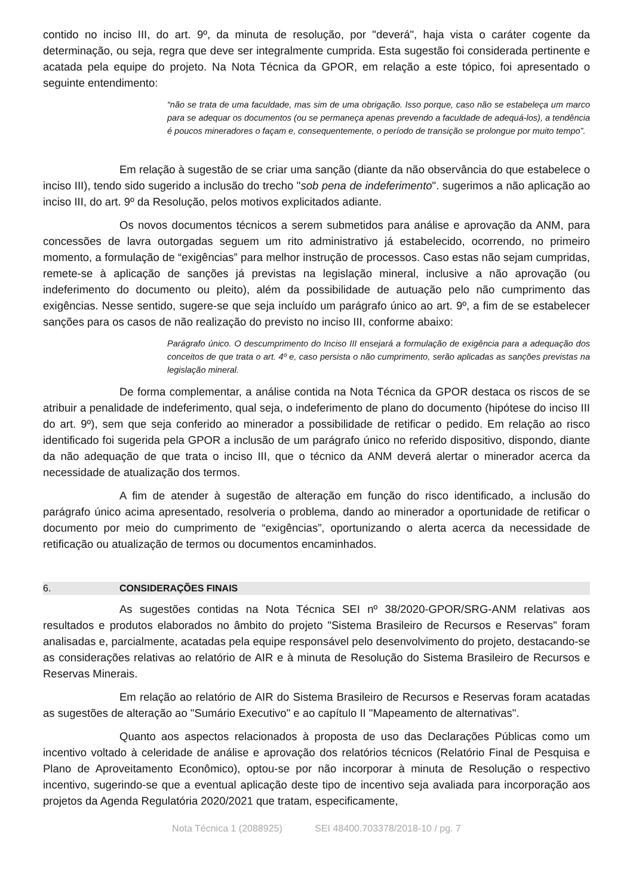contido no inciso III, do art. 9º, da minuta de resolução, por "deverá", haja vista o caráter cogente da determinação, ou seja, regra que deve ser integralmente cumprida. Esta sugestão foi considerada pertinente e acatada pela equipe do projeto. Na Nota Técnica da GPOR, em relação a este tópico, foi apresentado o seguinte entendimento:
“não se trata de uma faculdade, mas sim de uma obrigação. Isso porque, caso não se estabeleça um marco para se adequar os documentos (ou se permaneça apenas prevendo a faculdade de adequá-los), a tendência é poucos mineradores o façam e, consequentemente, o período de transição se prolongue por muito tempo”.
Em relação à sugestão de se criar uma sanção (diante da não observância do que estabelece o inciso III), tendo sido sugerido a inclusão do trecho "sob pena de indeferimento". sugerimos a não aplicação ao inciso III, do art. 9º da Resolução, pelos motivos explicitados adiante.
Os novos documentos técnicos a serem submetidos para análise e aprovação da ANM, para concessões de lavra outorgadas seguem um rito administrativo já estabelecido, ocorrendo, no primeiro momento, a formulação de “exigências” para melhor instrução de processos. Caso estas não sejam cumpridas, remete-se à aplicação de sanções já previstas na legislação mineral, inclusive a não aprovação (ou indeferimento do documento ou pleito), além da possibilidade de autuação pelo não cumprimento das exigências. Nesse sentido, sugere-se que seja incluído um parágrafo único ao art. 9º, a fim de se estabelecer sanções para os casos de não realização do previsto no inciso III, conforme abaixo:
Parágrafo único. O descumprimento do Inciso III ensejará a formulação de exigência para a adequação dos conceitos de que trata o art. 4º e, caso persista o não cumprimento, serão aplicadas as sanções previstas na legislação mineral.
De forma complementar, a análise contida na Nota Técnica da GPOR destaca os riscos de se atribuir a penalidade de indeferimento, qual seja, o indeferimento de plano do documento (hipótese do inciso III do art. 9º), sem que seja conferido ao minerador a possibilidade de retificar o pedido. Em relação ao risco identificado foi sugerida pela GPOR a inclusão de um parágrafo único no referido dispositivo, dispondo, diante da não adequação de que trata o inciso III, que o técnico da ANM deverá alertar o minerador acerca da necessidade de atualização dos termos.
A fim de atender à sugestão de alteração em função do risco identificado, a inclusão do parágrafo único acima apresentado, resolveria o problema, dando ao minerador a oportunidade de retificar o documento por meio do cumprimento de “exigências”, oportunizando o alerta acerca da necessidade de retificação ou atualização de termos ou documentos encaminhados.
6. CONSIDERAÇÕES FINAIS
As sugestões contidas na Nota Técnica SEI nº 38/2020-GPOR/SRG-ANM relativas aos resultados e produtos elaborados no âmbito do projeto "Sistema Brasileiro de Recursos e Reservas" foram analisadas e, parcialmente, acatadas pela equipe responsável pelo desenvolvimento do projeto, destacando-se as considerações relativas ao relatório de AIR e à minuta de Resolução do Sistema Brasileiro de Recursos e Reservas Minerais.
Em relação ao relatório de AIR do Sistema Brasileiro de Recursos e Reservas foram acatadas as sugestões de alteração ao "Sumário Executivo" e ao capítulo II "Mapeamento de alternativas".
Quanto aos aspectos relacionados à proposta de uso das Declarações Públicas como um incentivo voltado à celeridade de análise e aprovação dos relatórios técnicos (Relatório Final de Pesquisa e Plano de Aproveitamento Econômico), optou-se por não incorporar à minuta de Resolução o respectivo incentivo, sugerindo-se que a eventual aplicação deste tipo de incentivo seja avaliada para incorporação aos projetos da Agenda Regulatória 2020/2021 que tratam, especificamente,
Nota Técnica 1 (2088925) SEI 48400.703378/2018-10 / pg. 7